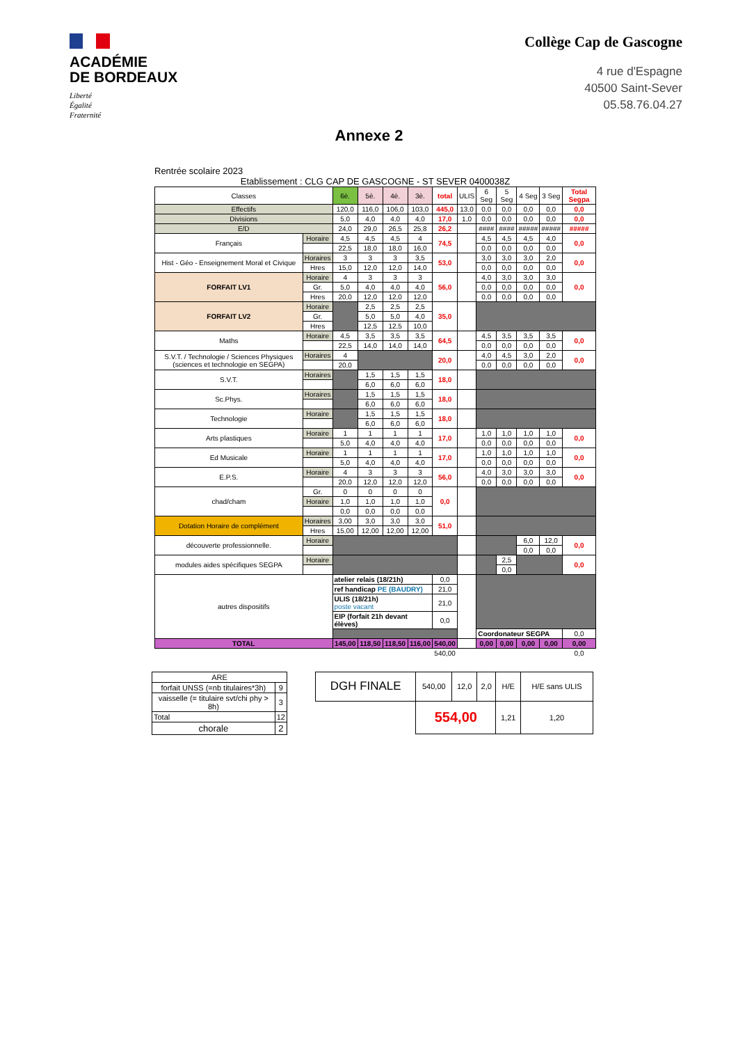ACADÉMIE
DE BORDEAUX
Liberté
Égalité
Fraternité
Collège Cap de Gascogne
4 rue d'Espagne
40500 Saint-Sever
05.58.76.04.27
Annexe 2
Rentrée scolaire 2023
Etablissement : CLG CAP DE GASCOGNE - ST SEVER 0400038Z
| Classes | | 6è. | 5è. | 4è. | 3è. | total | ULIS | 6 Seg | 5 Seg | 4 Seg | 3 Seg | Total Segpa |
| --- | --- | --- | --- | --- | --- | --- | --- | --- | --- | --- | --- | --- |
| Effectifs | | 120,0 | 116,0 | 106,0 | 103,0 | 445,0 | 13,0 | 0,0 | 0,0 | 0,0 | 0,0 | 0,0 |
| Divisions | | 5,0 | 4,0 | 4,0 | 4,0 | 17,0 | 1,0 | 0,0 | 0,0 | 0,0 | 0,0 | 0,0 |
| E/D | | 24,0 | 29,0 | 26,5 | 25,8 | 26,2 | | #### | #### | ##### | ##### | ##### |
| Français | Horaire | 4,5 | 4,5 | 4,5 | 4 | 74,5 | | 4,5 | 4,5 | 4,5 | 4,0 | 0,0 |
| | | 22,5 | 18,0 | 18,0 | 16,0 | | | 0,0 | 0,0 | 0,0 | 0,0 | |
| Hist - Géo - Enseignement Moral et Civique | Horaires | 3 | 3 | 3 | 3,5 | 53,0 | | 3,0 | 3,0 | 3,0 | 2,0 | 0,0 |
| | Hres | 15,0 | 12,0 | 12,0 | 14,0 | | | 0,0 | 0,0 | 0,0 | 0,0 | |
| FORFAIT LV1 | Horaire | 4 | 3 | 3 | 3 | 56,0 | | 4,0 | 3,0 | 3,0 | 3,0 | 0,0 |
| | Gr. | 5,0 | 4,0 | 4,0 | 4,0 | | | 0,0 | 0,0 | 0,0 | 0,0 | |
| | Hres | 20,0 | 12,0 | 12,0 | 12,0 | | | 0,0 | 0,0 | 0,0 | 0,0 | |
| FORFAIT LV2 | Horaire | | 2,5 | 2,5 | 2,5 | 35,0 | | | | | | |
| | Gr. | | 5,0 | 5,0 | 4,0 | | | | | | | |
| | Hres | | 12,5 | 12,5 | 10,0 | | | | | | | |
| Maths | Horaire | 4,5 | 3,5 | 3,5 | 3,5 | 64,5 | | 4,5 | 3,5 | 3,5 | 3,5 | 0,0 |
| | | 22,5 | 14,0 | 14,0 | 14,0 | | | 0,0 | 0,0 | 0,0 | 0,0 | |
| S.V.T. / Technologie / Sciences Physiques (sciences et technologie en SEGPA) | Horaires | 4 | | | | 20,0 | | 4,0 | 4,5 | 3,0 | 2,0 | 0,0 |
| | | 20,0 | | | | | | 0,0 | 0,0 | 0,0 | 0,0 | |
| S.V.T. | Horaires | | 1,5 | 1,5 | 1,5 | 18,0 | | | | | | |
| | | | 6,0 | 6,0 | 6,0 | | | | | | | |
| Sc.Phys. | Horaires | | 1,5 | 1,5 | 1,5 | 18,0 | | | | | | |
| | | | 6,0 | 6,0 | 6,0 | | | | | | | |
| Technologie | Horaire | | 1,5 | 1,5 | 1,5 | 18,0 | | | | | | |
| | | | 6,0 | 6,0 | 6,0 | | | | | | | |
| Arts plastiques | Horaire | 1 | 1 | 1 | 1 | 17,0 | | 1,0 | 1,0 | 1,0 | 1,0 | 0,0 |
| | | 5,0 | 4,0 | 4,0 | 4,0 | | | 0,0 | 0,0 | 0,0 | 0,0 | |
| Ed Musicale | Horaire | 1 | 1 | 1 | 1 | 17,0 | | 1,0 | 1,0 | 1,0 | 1,0 | 0,0 |
| | | 5,0 | 4,0 | 4,0 | 4,0 | | | 0,0 | 0,0 | 0,0 | 0,0 | |
| E.P.S. | Horaire | 4 | 3 | 3 | 3 | 56,0 | | 4,0 | 3,0 | 3,0 | 3,0 | 0,0 |
| | | 20,0 | 12,0 | 12,0 | 12,0 | | | 0,0 | 0,0 | 0,0 | 0,0 | |
| chad/cham | Gr. | 0 | 0 | 0 | 0 | 0,0 | | | | | | |
| | Horaire | 1,0 | 1,0 | 1,0 | 1,0 | | | | | | | |
| | | 0,0 | 0,0 | 0,0 | 0,0 | | | | | | | |
| Dotation Horaire de complément | Horaires | 3,00 | 3,0 | 3,0 | 3,0 | 51,0 | | | | | | |
| | Hres | 15,00 | 12,00 | 12,00 | 12,00 | | | | | | | |
| découverte professionnelle. | Horaire | | | | | | | | | 6,0 | 12,0 | 0,0 |
| | | | | | | | | | | 0,0 | 0,0 | |
| modules aides spécifiques SEGPA | Horaire | | | | | | | | 2,5 | | | 0,0 |
| | | | | | | | | | 0,0 | | | |
| autres dispositifs | | atelier relais (18/21h) | | | | 0,0 | | | | | | |
| | | ref handicap PE (BAUDRY) | | | | 21,0 | | | | | | |
| | | ULIS (18/21h) poste vacant | | | | 21,0 | | | | | | |
| | | EIP (forfait 21h devant élèves) | | | | 0,0 | | | | | | |
| | | | | | | | | Coordonateur SEGPA | | | | 0,0 |
| TOTAL | | 145,00 | 118,50 | 118,50 | 116,00 | 540,00 | | 0,00 | 0,00 | 0,00 | 0,00 | 0,00 |
| | | | | | | 540,00 | | | | | | 0,0 |
| ARE | |
| forfait UNSS (=nb titulaires*3h) | 9 |
| vaisselle (= titulaire svt/chi phy > 8h) | 3 |
| Total | 12 |
| chorale | 2 |
| DGH FINALE | 540,00 | 12,0 | 2,0 | H/E | H/E sans ULIS |
| | 554,00 | | | 1,21 | 1,20 |